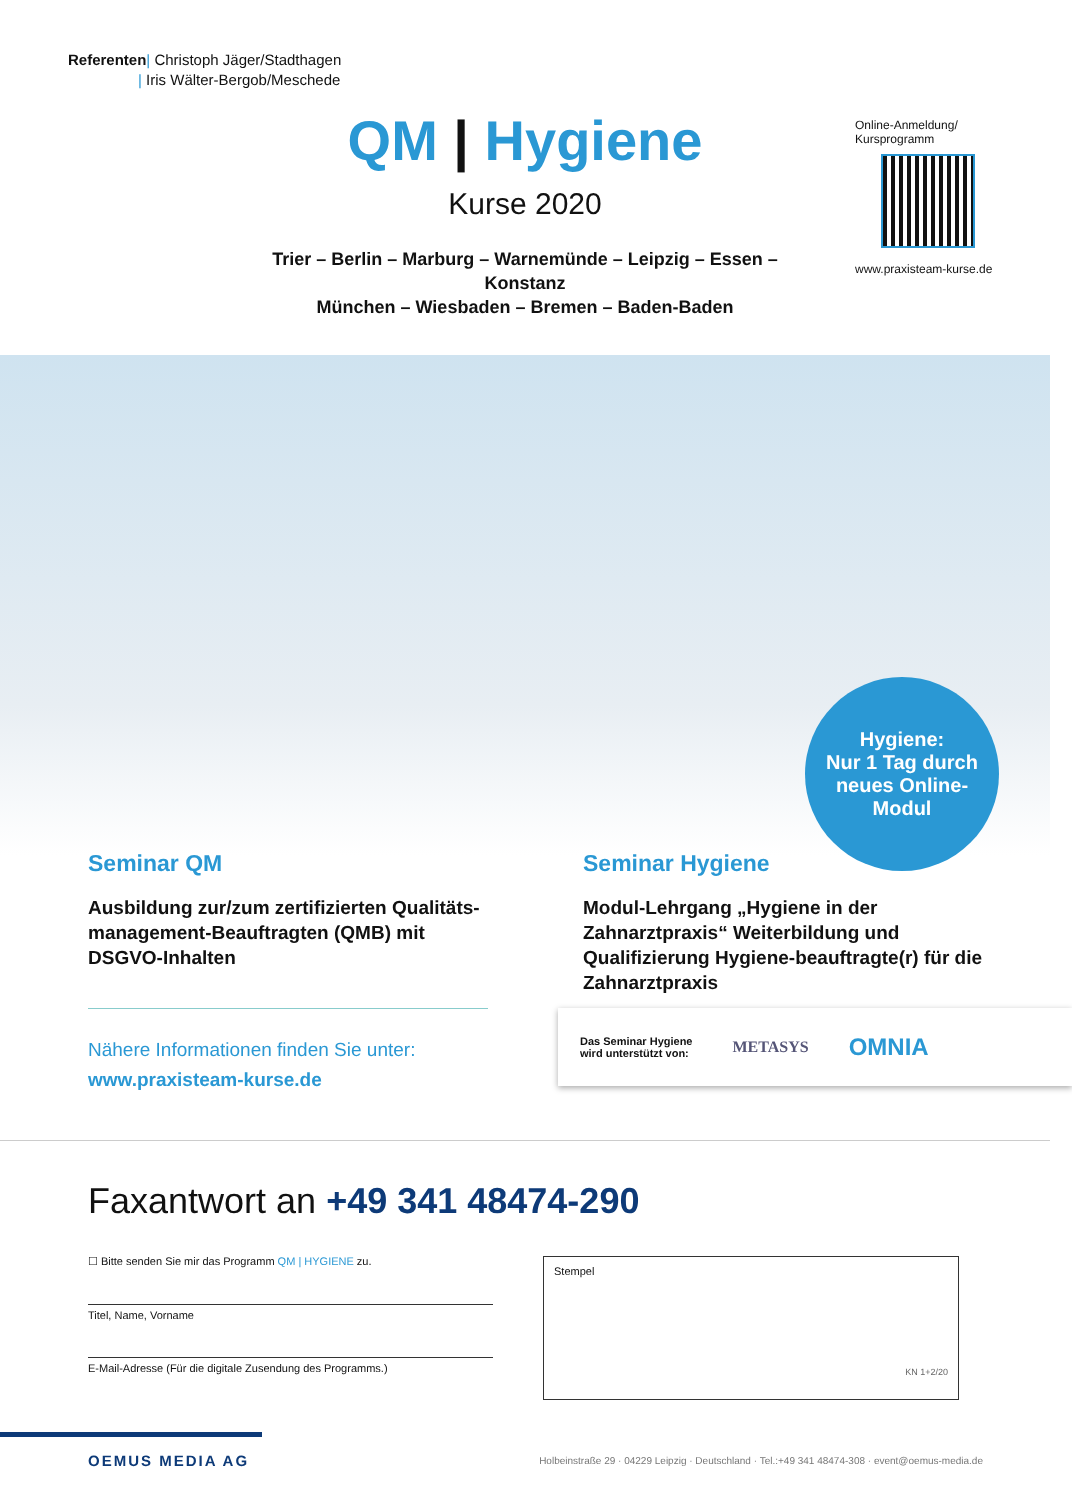Referenten| Christoph Jäger/Stadthagen
| Iris Wälter-Bergob/Meschede
QM | Hygiene
Kurse 2020
Trier – Berlin – Marburg – Warnemünde – Leipzig – Essen – Konstanz
München – Wiesbaden – Bremen – Baden-Baden
Online-Anmeldung/
Kursprogramm
www.praxisteam-kurse.de
Hygiene:
Nur 1 Tag durch
neues Online-
Modul
Seminar QM
Ausbildung zur/zum zertifizierten Qualitäts-management-Beauftragten (QMB) mit DSGVO-Inhalten
Seminar Hygiene
Modul-Lehrgang „Hygiene in der Zahnarztpraxis“ Weiterbildung und Qualifizierung Hygiene-beauftragte(r) für die Zahnarztpraxis
Nähere Informationen finden Sie unter:
www.praxisteam-kurse.de
Das Seminar Hygiene
wird unterstützt von: METASYS OMNIA
Faxantwort an +49 341 48474-290
☐ Bitte senden Sie mir das Programm QM | HYGIENE zu.
Titel, Name, Vorname
E-Mail-Adresse (Für die digitale Zusendung des Programms.)
Stempel
KN 1+2/20
OEMUS MEDIA AG Holbeinstraße 29 · 04229 Leipzig · Deutschland · Tel.:+49 341 48474-308 · event@oemus-media.de